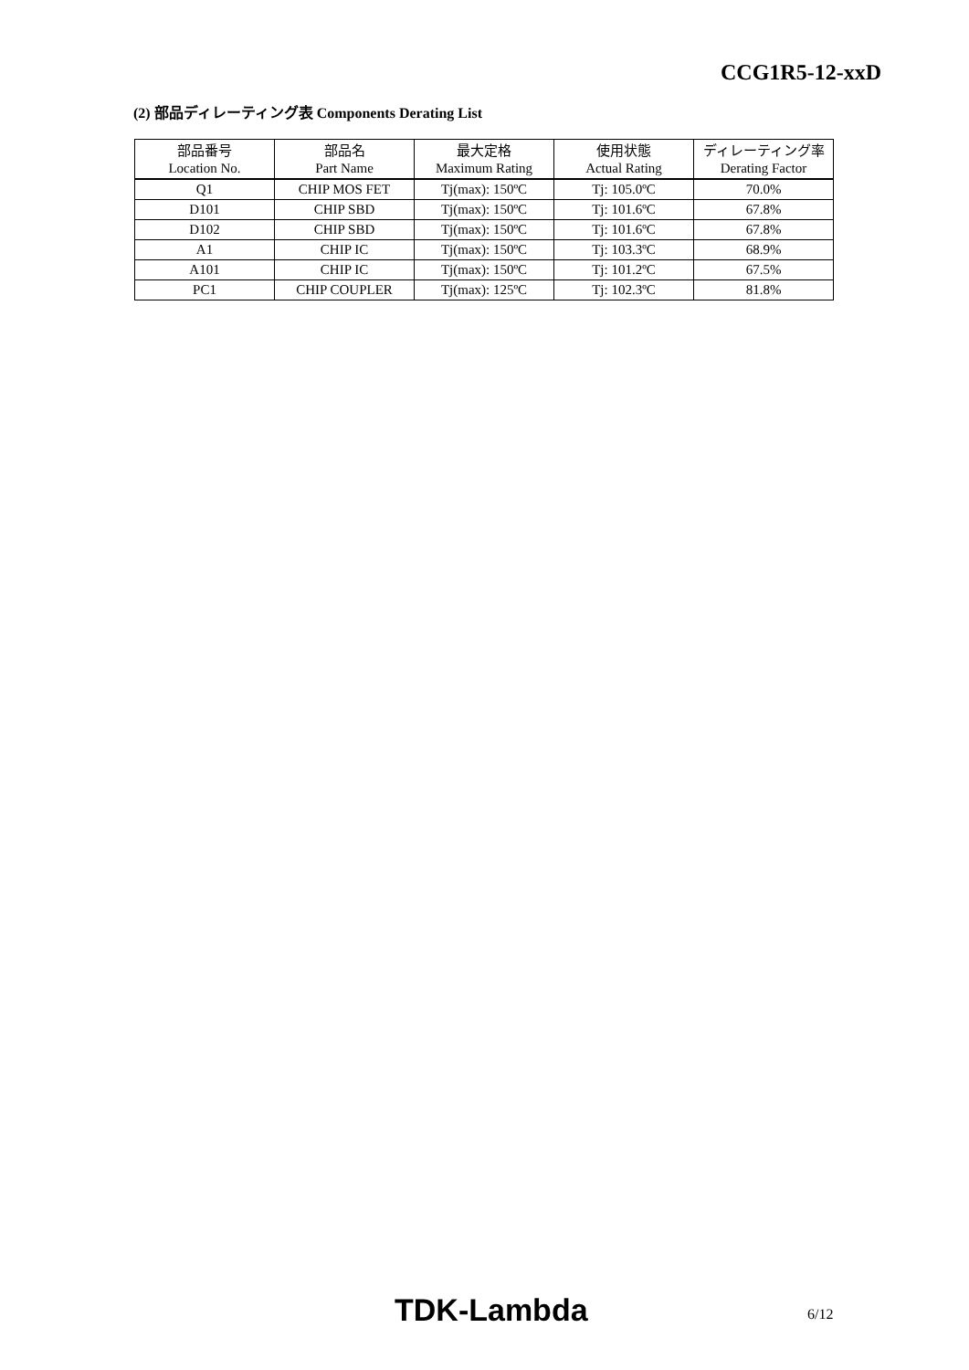CCG1R5-12-xxD
(2) 部品ディレーティング表 Components Derating List
| 部品番号 | 部品名 | 最大定格 | 使用状態 | ディレーティング率 |
| Location No. | Part Name | Maximum Rating | Actual Rating | Derating Factor |
| Q1 | CHIP MOS FET | Tj(max): 150ºC | Tj: 105.0ºC | 70.0% |
| D101 | CHIP SBD | Tj(max): 150ºC | Tj: 101.6ºC | 67.8% |
| D102 | CHIP SBD | Tj(max): 150ºC | Tj: 101.6ºC | 67.8% |
| A1 | CHIP IC | Tj(max): 150ºC | Tj: 103.3ºC | 68.9% |
| A101 | CHIP IC | Tj(max): 150ºC | Tj: 101.2ºC | 67.5% |
| PC1 | CHIP COUPLER | Tj(max): 125ºC | Tj: 102.3ºC | 81.8% |
TDK-Lambda 6/12